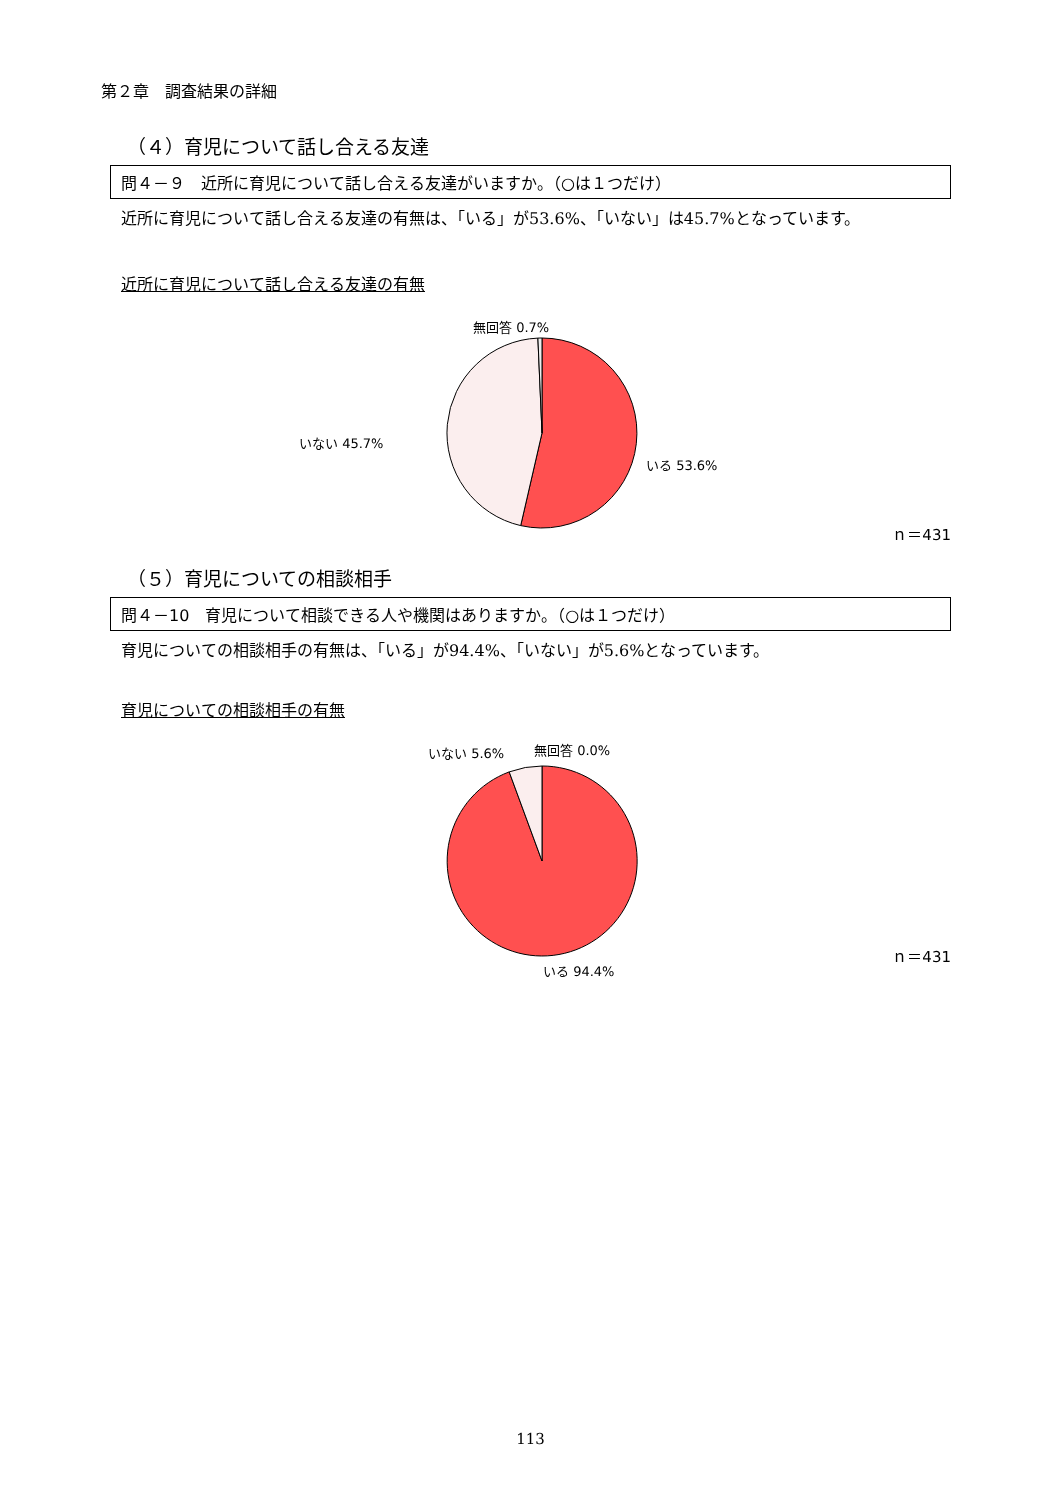第２章　調査結果の詳細
（４）育児について話し合える友達
問４－９　近所に育児について話し合える友達がいますか。（○は１つだけ）
近所に育児について話し合える友達の有無は、「いる」が53.6%、「いない」は45.7%となっています。
近所に育児について話し合える友達の有無
無回答 0.7%
いない 45.7%
いる 53.6%
ｎ＝431
（５）育児についての相談相手
問４－10　育児について相談できる人や機関はありますか。（○は１つだけ）
育児についての相談相手の有無は、「いる」が94.4%、「いない」が5.6%となっています。
育児についての相談相手の有無
いない 5.6% 無回答 0.0%
いる 94.4%
ｎ＝431
113